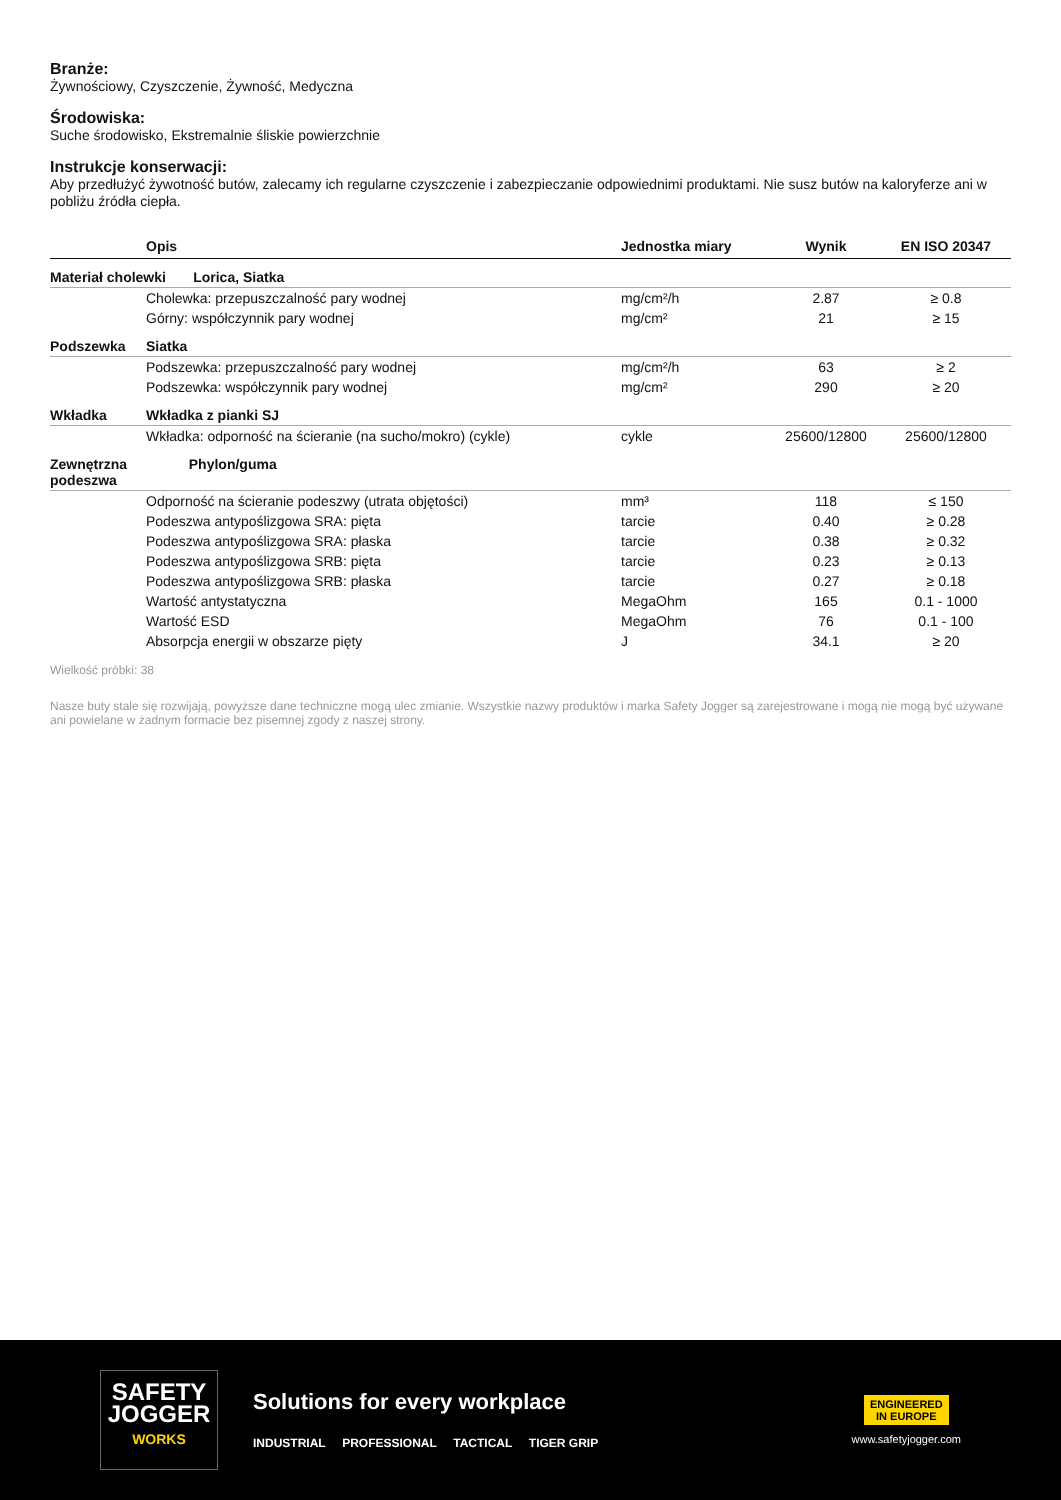Branże:
Żywnościowy, Czyszczenie, Żywność, Medyczna
Środowiska:
Suche środowisko, Ekstremalnie śliskie powierzchnie
Instrukcje konserwacji:
Aby przedłużyć żywotność butów, zalecamy ich regularne czyszczenie i zabezpieczanie odpowiednimi produktami. Nie susz butów na kaloryferze ani w pobliżu źródła ciepła.
| | Opis | Jednostka miary | Wynik | EN ISO 20347 |
| --- | --- | --- | --- | --- |
| Materiał cholewki Lorica, Siatka | | | | |
| | Cholewka: przepuszczalność pary wodnej | mg/cm²/h | 2.87 | ≥ 0.8 |
| | Górny: współczynnik pary wodnej | mg/cm² | 21 | ≥ 15 |
| Podszewka | Siatka | | | |
| | Podszewka: przepuszczalność pary wodnej | mg/cm²/h | 63 | ≥ 2 |
| | Podszewka: współczynnik pary wodnej | mg/cm² | 290 | ≥ 20 |
| Wkładka | Wkładka z pianki SJ | | | |
| | Wkładka: odporność na ścieranie (na sucho/mokro) (cykle) | cykle | 25600/12800 | 25600/12800 |
| Zewnętrzna podeszwa | Phylon/guma | | | |
| | Odporność na ścieranie podeszwy (utrata objętości) | mm³ | 118 | ≤ 150 |
| | Podeszwa antypoślizgowa SRA: pięta | tarcie | 0.40 | ≥ 0.28 |
| | Podeszwa antypoślizgowa SRA: płaska | tarcie | 0.38 | ≥ 0.32 |
| | Podeszwa antypoślizgowa SRB: pięta | tarcie | 0.23 | ≥ 0.13 |
| | Podeszwa antypoślizgowa SRB: płaska | tarcie | 0.27 | ≥ 0.18 |
| | Wartość antystatyczna | MegaOhm | 165 | 0.1 - 1000 |
| | Wartość ESD | MegaOhm | 76 | 0.1 - 100 |
| | Absorpcja energii w obszarze pięty | J | 34.1 | ≥ 20 |
Wielkość próbki: 38
Nasze buty stale się rozwijają, powyższe dane techniczne mogą ulec zmianie. Wszystkie nazwy produktów i marka Safety Jogger są zarejestrowane i mogą nie mogą być używane ani powielane w żadnym formacie bez pisemnej zgody z naszej strony.
SAFETY
JOGGER
WORKS
Solutions for every workplace
INDUSTRIAL PROFESSIONAL TACTICAL TIGER GRIP
ENGINEERED
IN EUROPE
www.safetyjogger.com